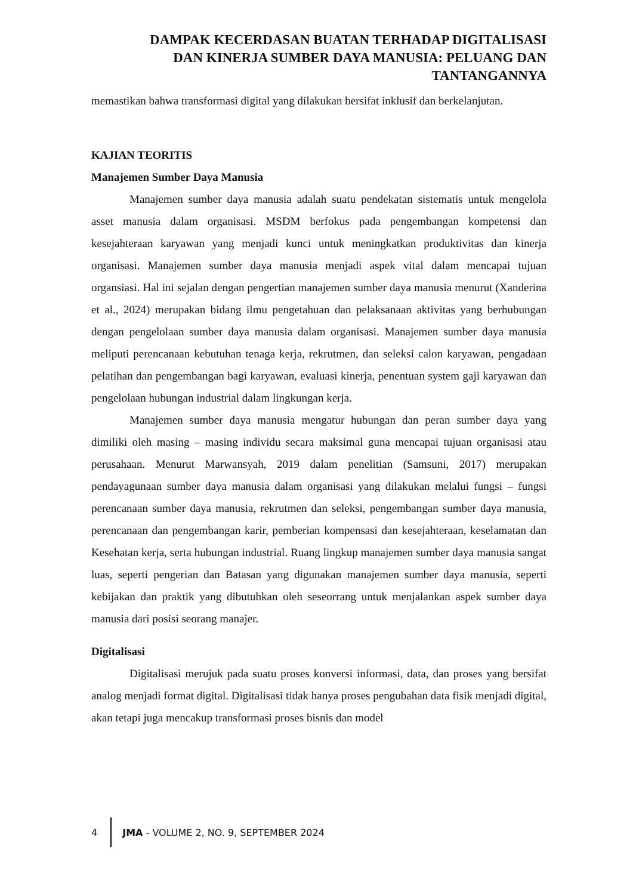DAMPAK KECERDASAN BUATAN TERHADAP DIGITALISASI
DAN KINERJA SUMBER DAYA MANUSIA: PELUANG DAN
TANTANGANNYA
memastikan bahwa transformasi digital yang dilakukan bersifat inklusif dan berkelanjutan.
KAJIAN TEORITIS
Manajemen Sumber Daya Manusia
Manajemen sumber daya manusia adalah suatu pendekatan sistematis untuk mengelola asset manusia dalam organisasi. MSDM berfokus pada pengembangan kompetensi dan kesejahteraan karyawan yang menjadi kunci untuk meningkatkan produktivitas dan kinerja organisasi. Manajemen sumber daya manusia menjadi aspek vital dalam mencapai tujuan organsiasi. Hal ini sejalan dengan pengertian manajemen sumber daya manusia menurut (Xanderina et al., 2024) merupakan bidang ilmu pengetahuan dan pelaksanaan aktivitas yang berhubungan dengan pengelolaan sumber daya manusia dalam organisasi. Manajemen sumber daya manusia meliputi perencanaan kebutuhan tenaga kerja, rekrutmen, dan seleksi calon karyawan, pengadaan pelatihan dan pengembangan bagi karyawan, evaluasi kinerja, penentuan system gaji karyawan dan pengelolaan hubungan industrial dalam lingkungan kerja.
Manajemen sumber daya manusia mengatur hubungan dan peran sumber daya yang dimiliki oleh masing – masing individu secara maksimal guna mencapai tujuan organisasi atau perusahaan. Menurut Marwansyah, 2019 dalam penelitian (Samsuni, 2017) merupakan pendayagunaan sumber daya manusia dalam organisasi yang dilakukan melalui fungsi – fungsi perencanaan sumber daya manusia, rekrutmen dan seleksi, pengembangan sumber daya manusia, perencanaan dan pengembangan karir, pemberian kompensasi dan kesejahteraan, keselamatan dan Kesehatan kerja, serta hubungan industrial. Ruang lingkup manajemen sumber daya manusia sangat luas, seperti pengerian dan Batasan yang digunakan manajemen sumber daya manusia, seperti kebijakan dan praktik yang dibutuhkan oleh seseorrang untuk menjalankan aspek sumber daya manusia dari posisi seorang manajer.
Digitalisasi
Digitalisasi merujuk pada suatu proses konversi informasi, data, dan proses yang bersifat analog menjadi format digital. Digitalisasi tidak hanya proses pengubahan data fisik menjadi digital, akan tetapi juga mencakup transformasi proses bisnis dan model
4
JMA - VOLUME 2, NO. 9, SEPTEMBER 2024